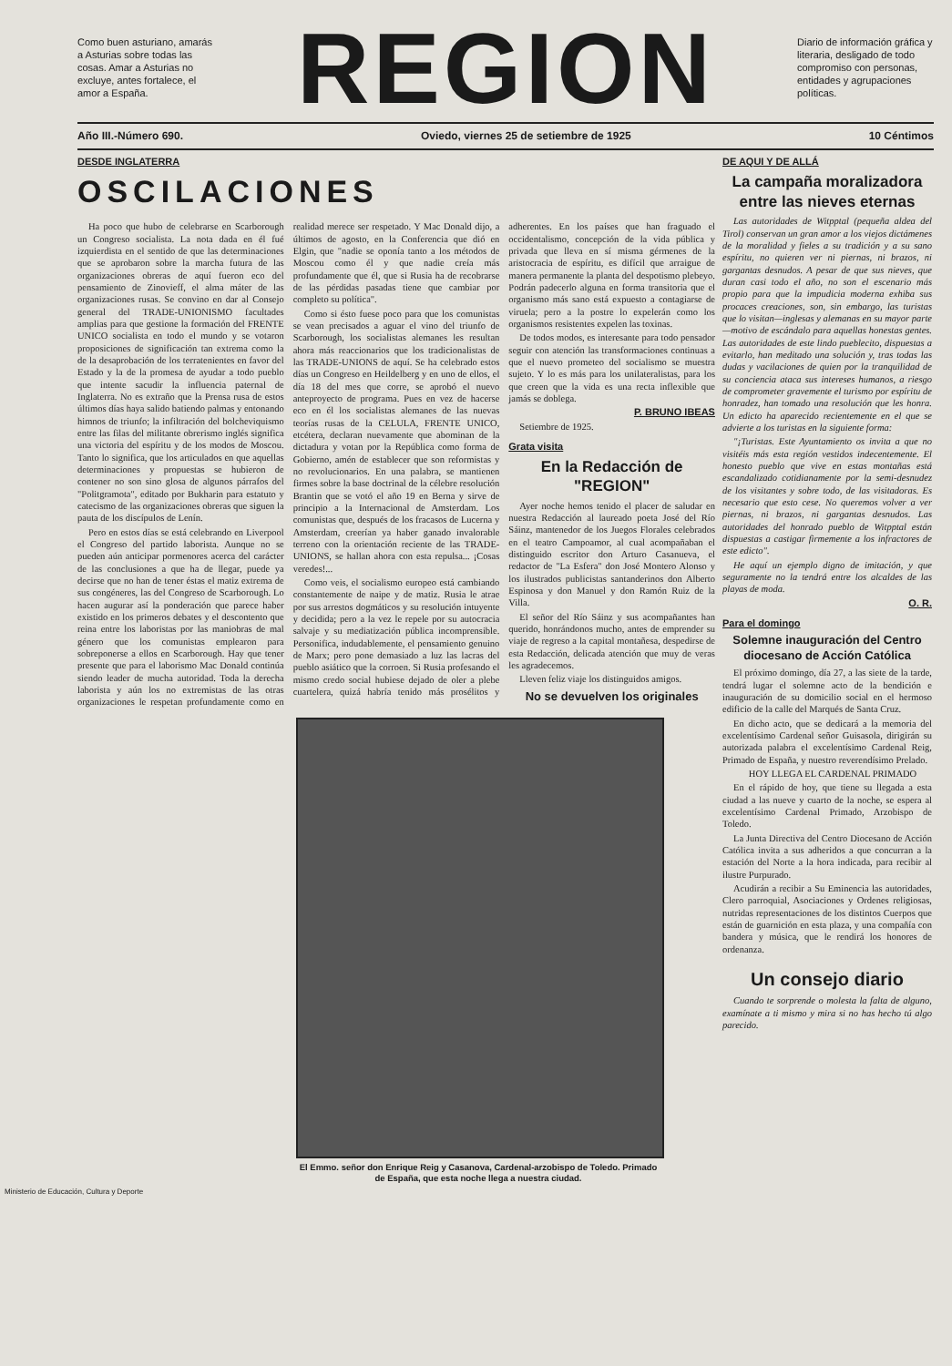Como buen asturiano, amarás a Asturias sobre todas las cosas. Amar a Asturias no excluye, antes fortalece, el amor a España.
REGION
Diario de información gráfica y literaria, desligado de todo compromiso con personas, entidades y agrupaciones políticas.
Año III.-Número 690. Oviedo, viernes 25 de setiembre de 1925 10 Céntimos
DESDE INGLATERRA
OSCILACIONES
Ha poco que hubo de celebrarse en Scarborough un Congreso socialista. La nota dada en él fué izquierdista en el sentido de que las determinaciones que se aprobaron sobre la marcha futura de las organizaciones obreras de aquí fueron eco del pensamiento de Zinovieff, el alma máter de las organizaciones rusas. Se convino en dar al Consejo general del TRADE-UNIONISMO facultades amplias para que gestione la formación del FRENTE UNICO socialista en todo el mundo y se votaron proposiciones de significación tan extrema como la de la desaprobación de los terratenientes en favor del Estado y la de la promesa de ayudar a todo pueblo que intente sacudir la influencia paternal de Inglaterra. No es extraño que la Prensa rusa de estos últimos días haya salido batiendo palmas y entonando himnos de triunfo; la infiltración del bolcheviquismo entre las filas del militante obrerismo inglés significa una victoria del espíritu y de los modos de Moscou. Tanto lo significa, que los articulados en que aquellas determinaciones y propuestas se hubieron de contener no son sino glosa de algunos párrafos del "Politgramota", editado por Bukharin para estatuto y catecismo de las organizaciones obreras que siguen la pauta de los discípulos de Lenín.
Pero en estos días se está celebrando en Liverpool el Congreso del partido laborista. Aunque no se pueden aún anticipar pormenores acerca del carácter de las conclusiones a que ha de llegar, puede ya decirse que no han de tener éstas el matiz extrema de sus congéneres, las del Congreso de Scarborough. Lo hacen augurar así la ponderación que parece haber existido en los primeros debates y el descontento que reina entre los laboristas por las maniobras de mal género que los comunistas emplearon para sobreponerse a ellos en Scarborough. Hay que tener presente que para el laborismo Mac Donald continúa siendo leader de mucha autoridad. Toda la derecha laborista y aún los no extremistas de las otras organizaciones le respetan profundamente como en realidad merece ser respetado. Y Mac Donald dijo, a últimos de agosto, en la Conferencia que dió en Elgin, que "nadie se oponía tanto a los métodos de Moscou como él y que nadie creía más profundamente que él, que si Rusia ha de recobrarse de las pérdidas pasadas tiene que cambiar por completo su política".
Como si ésto fuese poco para que los comunistas se vean precisados a aguar el vino del triunfo de Scarborough, los socialistas alemanes les resultan ahora más reaccionarios que los tradicionalistas de las TRADE-UNIONS de aquí. Se ha celebrado estos días un Congreso en Heildelberg y en uno de ellos, el día 18 del mes que corre, se aprobó el nuevo anteproyecto de programa. Pues en vez de hacerse eco en él los socialistas alemanes de las nuevas teorías rusas de la CELULA, FRENTE UNICO, etcétera, declaran nuevamente que abominan de la dictadura y votan por la República como forma de Gobierno, amén de establecer que son reformistas y no revolucionarios. En una palabra, se mantienen firmes sobre la base doctrinal de la célebre resolución Brantin que se votó el año 19 en Berna y sirve de principio a la Internacional de Amsterdam. Los comunistas que, después de los fracasos de Lucerna y Amsterdam, creerían ya haber ganado invalorable terreno con la orientación reciente de las TRADE-UNIONS, se hallan ahora con esta repulsa... ¡Cosas veredes!...
Como veis, el socialismo europeo está cambiando constantemente de naipe y de matiz. Rusia le atrae por sus arrestos dogmáticos y su resolución intuyente y decidida; pero a la vez le repele por su autocracia salvaje y su mediatización pública incomprensible. Personifica, indudablemente, el pensamiento genuino de Marx; pero pone demasiado a luz las lacras del pueblo asiático que la corroen. Si Rusia profesando el mismo credo social hubiese dejado de oler a plebe cuartelera, quizá habría tenido más prosélitos y adherentes. En los países que han fraguado el occidentalismo, concepción de la vida pública y privada que lleva en sí misma gérmenes de la aristocracia de espíritu, es difícil que arraigue de manera permanente la planta del despotismo plebeyo. Podrán padecerlo alguna en forma transitoria que el organismo más sano está expuesto a contagiarse de viruela; pero a la postre lo expelerán como los organismos resistentes expelen las toxinas.
De todos modos, es interesante para todo pensador seguir con atención las transformaciones continuas a que el nuevo prometeo del socialismo se muestra sujeto. Y lo es más para los unilateralistas, para los que creen que la vida es una recta inflexible que jamás se doblega.
P. BRUNO IBEAS
Setiembre de 1925.
Grata visita
En la Redacción de "REGION"
Ayer noche hemos tenido el placer de saludar en nuestra Redacción al laureado poeta José del Río Sáinz, mantenedor de los Juegos Florales celebrados en el teatro Campoamor, al cual acompañaban el distinguido escritor don Arturo Casanueva, el redactor de "La Esfera" don José Montero Alonso y los ilustrados publicistas santanderinos don Alberto Espinosa y don Manuel y don Ramón Ruiz de la Villa.
El señor del Río Sáinz y sus acompañantes han querido, honrándonos mucho, antes de emprender su viaje de regreso a la capital montañesa, despedirse de esta Redacción, delicada atención que muy de veras les agradecemos.
Lleven feliz viaje los distinguidos amigos.
No se devuelven los originales
El Emmo. señor don Enrique Reig y Casanova, Cardenal-arzobispo de Toledo. Primado de España, que esta noche llega a nuestra ciudad.
DE AQUI Y DE ALLÁ
La campaña moralizadora entre las nieves eternas
Las autoridades de Witpptal (pequeña aldea del Tirol) conservan un gran amor a los viejos dictámenes de la moralidad y fieles a su tradición y a su sano espíritu, no quieren ver ni piernas, ni brazos, ni gargantas desnudos. A pesar de que sus nieves, que duran casi todo el año, no son el escenario más propio para que la impudicia moderna exhiba sus procaces creaciones, son, sin embargo, las turistas que lo visitan—inglesas y alemanas en su mayor parte—motivo de escándalo para aquellas honestas gentes. Las autoridades de este lindo pueblecito, dispuestas a evitarlo, han meditado una solución y, tras todas las dudas y vacilaciones de quien por la tranquilidad de su conciencia ataca sus intereses humanos, a riesgo de comprometer gravemente el turismo por espíritu de honradez, han tomado una resolución que les honra. Un edicto ha aparecido recientemente en el que se advierte a los turistas en la siguiente forma:
"¡Turistas. Este Ayuntamiento os invita a que no visitéis más esta región vestidos indecentemente. El honesto pueblo que vive en estas montañas está escandalizado cotidianamente por la semi-desnudez de los visitantes y sobre todo, de las visitadoras. Es necesario que esto cese. No queremos volver a ver piernas, ni brazos, ni gargantas desnudos. Las autoridades del honrado pueblo de Witpptal están dispuestas a castigar firmemente a los infractores de este edicto".
He aquí un ejemplo digno de imitación, y que seguramente no la tendrá entre los alcaldes de las playas de moda.
O. R.
Para el domingo
Solemne inauguración del Centro diocesano de Acción Católica
El próximo domingo, día 27, a las siete de la tarde, tendrá lugar el solemne acto de la bendición e inauguración de su domicilio social en el hermoso edificio de la calle del Marqués de Santa Cruz.
En dicho acto, que se dedicará a la memoria del excelentísimo Cardenal señor Guisasola, dirigirán su autorizada palabra el excelentísimo Cardenal Reig, Primado de España, y nuestro reverendísimo Prelado.
HOY LLEGA EL CARDENAL PRIMADO
En el rápido de hoy, que tiene su llegada a esta ciudad a las nueve y cuarto de la noche, se espera al excelentísimo Cardenal Primado, Arzobispo de Toledo.
La Junta Directiva del Centro Diocesano de Acción Católica invita a sus adheridos a que concurran a la estación del Norte a la hora indicada, para recibir al ilustre Purpurado.
Acudirán a recibir a Su Eminencia las autoridades, Clero parroquial, Asociaciones y Ordenes religiosas, nutridas representaciones de los distintos Cuerpos que están de guarnición en esta plaza, y una compañía con bandera y música, que le rendirá los honores de ordenanza.
Un consejo diario
Cuando te sorprende o molesta la falta de alguno, examínate a ti mismo y mira si no has hecho tú algo parecido.
Ministerio de Educación, Cultura y Deporte